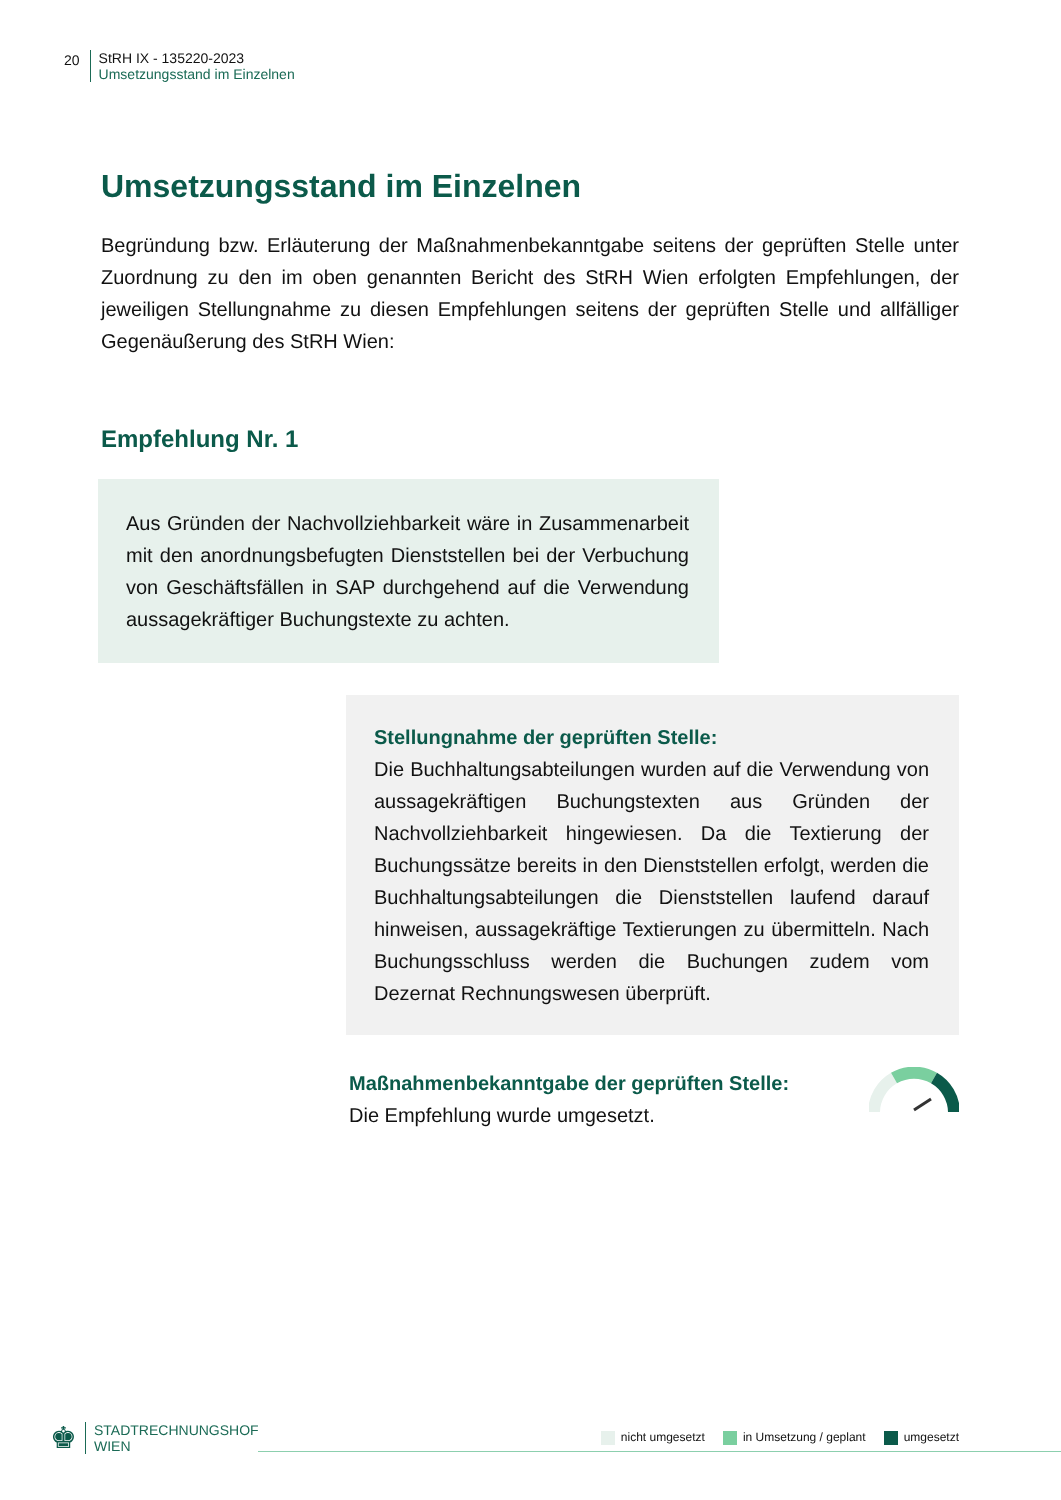20 StRH IX - 135220-2023
Umsetzungsstand im Einzelnen
Umsetzungsstand im Einzelnen
Begründung bzw. Erläuterung der Maßnahmenbekanntgabe seitens der geprüften Stelle unter Zuordnung zu den im oben genannten Bericht des StRH Wien erfolgten Empfehlungen, der jeweiligen Stellungnahme zu diesen Empfehlungen seitens der geprüften Stelle und allfälliger Gegenäußerung des StRH Wien:
Empfehlung Nr. 1
Aus Gründen der Nachvollziehbarkeit wäre in Zusammenarbeit mit den anordnungsbefugten Dienststellen bei der Verbuchung von Geschäftsfällen in SAP durchgehend auf die Verwendung aussagekräftiger Buchungstexte zu achten.
Stellungnahme der geprüften Stelle:
Die Buchhaltungsabteilungen wurden auf die Verwendung von aussagekräftigen Buchungstexten aus Gründen der Nachvollziehbarkeit hingewiesen. Da die Textierung der Buchungssätze bereits in den Dienststellen erfolgt, werden die Buchhaltungsabteilungen die Dienststellen laufend darauf hinweisen, aussagekräftige Textierungen zu übermitteln. Nach Buchungsschluss werden die Buchungen zudem vom Dezernat Rechnungswesen überprüft.
Maßnahmenbekanntgabe der geprüften Stelle:
Die Empfehlung wurde umgesetzt.
♚
STADTRECHNUNGSHOF
WIEN
nicht umgesetzt in Umsetzung / geplant umgesetzt